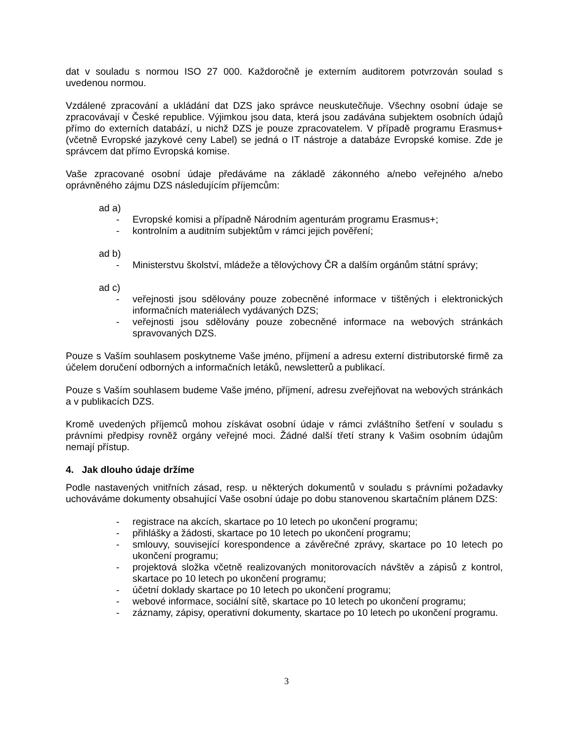dat v souladu s normou ISO 27 000. Každoročně je externím auditorem potvrzován soulad s uvedenou normou.
Vzdálené zpracování a ukládání dat DZS jako správce neuskutečňuje. Všechny osobní údaje se zpracovávají v České republice. Výjimkou jsou data, která jsou zadávána subjektem osobních údajů přímo do externích databází, u nichž DZS je pouze zpracovatelem. V případě programu Erasmus+ (včetně Evropské jazykové ceny Label) se jedná o IT nástroje a databáze Evropské komise. Zde je správcem dat přímo Evropská komise.
Vaše zpracované osobní údaje předáváme na základě zákonného a/nebo veřejného a/nebo oprávněného zájmu DZS následujícím příjemcům:
ad a)
- Evropské komisi a případně Národním agenturám programu Erasmus+;
- kontrolním a auditním subjektům v rámci jejich pověření;
ad b)
- Ministerstvu školství, mládeže a tělovýchovy ČR a dalším orgánům státní správy;
ad c)
- veřejnosti jsou sdělovány pouze zobecněné informace v tištěných i elektronických informačních materiálech vydávaných DZS;
- veřejnosti jsou sdělovány pouze zobecněné informace na webových stránkách spravovaných DZS.
Pouze s Vaším souhlasem poskytneme Vaše jméno, příjmení a adresu externí distributorské firmě za účelem doručení odborných a informačních letáků, newsletterů a publikací.
Pouze s Vaším souhlasem budeme Vaše jméno, příjmení, adresu zveřejňovat na webových stránkách a v publikacích DZS.
Kromě uvedených příjemců mohou získávat osobní údaje v rámci zvláštního šetření v souladu s právními předpisy rovněž orgány veřejné moci. Žádné další třetí strany k Vašim osobním údajům nemají přístup.
4. Jak dlouho údaje držíme
Podle nastavených vnitřních zásad, resp. u některých dokumentů v souladu s právními požadavky uchováváme dokumenty obsahující Vaše osobní údaje po dobu stanovenou skartačním plánem DZS:
- registrace na akcích, skartace po 10 letech po ukončení programu;
- přihlášky a žádosti, skartace po 10 letech po ukončení programu;
- smlouvy, související korespondence a závěrečné zprávy, skartace po 10 letech po ukončení programu;
- projektová složka včetně realizovaných monitorovacích návštěv a zápisů z kontrol, skartace po 10 letech po ukončení programu;
- účetní doklady skartace po 10 letech po ukončení programu;
- webové informace, sociální sítě, skartace po 10 letech po ukončení programu;
- záznamy, zápisy, operativní dokumenty, skartace po 10 letech po ukončení programu.
3